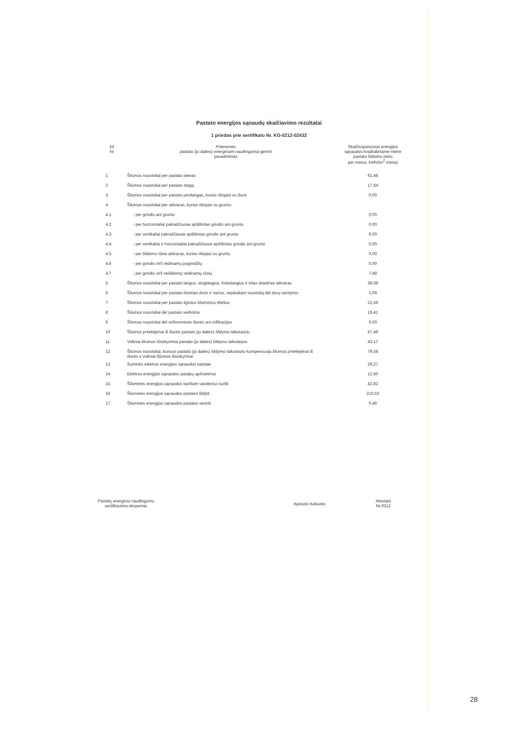Pastato energijos sąnaudų skaičiavimo rezultatai
1 priedas prie sertifikato Nr. KG-0212-02432
| Eil Nr | Priemonės pastato (jo dalies) energiniam naudingumui gerinti pavadinimas | Skaičiuojamosios energijos sąnaudos kvadratiniame metre pastato šildomo ploto per metus, kWh/(m<sup>2</sup>·metai) |
| --- | --- | --- |
| 1 | Šilumos nuostoliai per pastato sienas | 61,48 |
| 2 | Šilumos nuostoliai per pastato stogą | 17,64 |
| 3 | Šilumos nuostoliai per pastato perdangas, kurios ribojasi su išore | 0,00 |
| 4 | Šilumos nuostoliai per atitvaras, kurios ribojasi su gruntu: | |
| 4.1 | - per grindis ant grunto | 0,00 |
| 4.2 | - per horizontaliai pakraščiuose apšiltintas grindis ant grunto | 0,00 |
| 4.3 | - per vertikaliai pakraščiuose apšiltintas grindis ant grunto | 0,00 |
| 4.4 | - per vertikaliai ir horizontaliai pakraščiuose apšiltintas grindis ant grunto | 0,00 |
| 4.5 | - per šildomo rūsio atitvaras, kurios ribojasi su gruntu | 0,00 |
| 4.6 | - per grindis virš vėdinamų pogrindžių | 0,00 |
| 4.7 | - per grindis virš nešildomų vėdinamų rūsių | 7,48 |
| 5 | Šilumos nuostoliai per pastato langus, stoglangius, švieslangius ir kitas skaidrias atitvaras | 38,08 |
| 6 | Šilumos nuostoliai per pastato išorines duris ir vartus, neįskaitant nuostolių dėl durų varstymo | 1,09 |
| 7 | Šilumos nuostoliai per pastato ilginius šiluminius tiltelius | 21,56 |
| 8 | Šilumos nuostoliai dėl pastato vėdinimo | 19,41 |
| 9 | Šilumos nuostoliai dėl viršnorminės išorės oro infiltracijos | 0,00 |
| 10 | Šilumos pritekėjimai iš išorės pastato (jo dalies) šildymo laikotarpiu | 57,49 |
| 11 | Vidiniai šilumos išsiskyrimai pastato (jo dalies) šildymo laikotarpiu | 43,17 |
| 12 | Šilumos nuostoliai, kuriuos pastato (jo dalies) šildymo laikotarpiu kompensuoja šilumos pritekėjimai iš išorės ir vidiniai šilumos išsiskyrimai | 79,58 |
| 13 | Suminės elektros energijos sąnaudos pastate | 29,27 |
| 14 | Elektros energijos sąnaudos patalpų apšvietimui | 12,60 |
| 15 | Šiluminės energijos sąnaudos karštam vandeniui ruošti | 42,82 |
| 16 | Šiluminės energijos sąnaudos pastatui šildyti | 210,53 |
| 17 | Šiluminės energijos sąnaudos pastatui vėsinti | 0,46 |
Pastatų energinio naudingumo
sertifikavimo ekspertas
Kęstutis Keliuotis
Atestato
Nr.0212
28